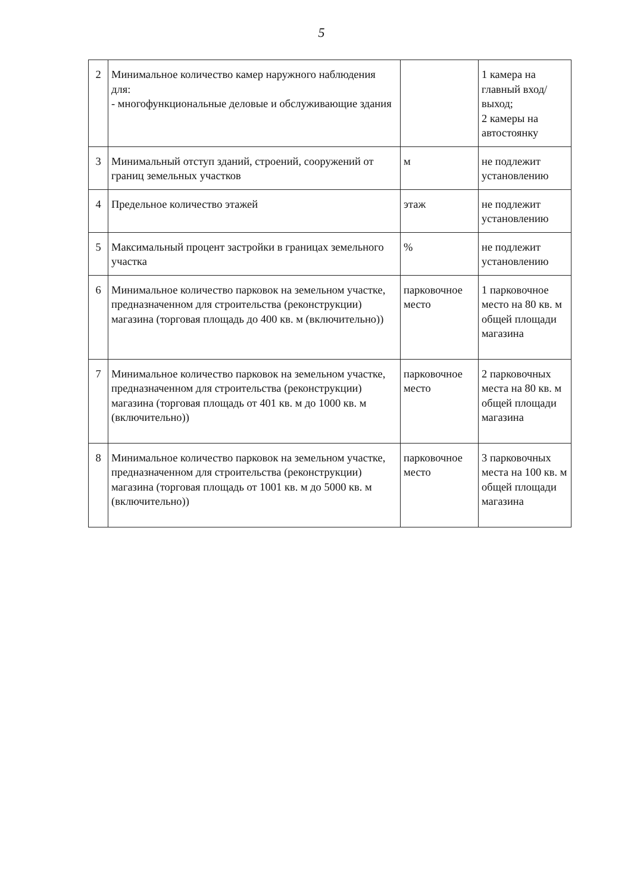5
| 2 | Минимальное количество камер наружного наблюдения для: - многофункциональные деловые и обслуживающие здания | | 1 камера на главный вход/выход; 2 камеры на автостоянку |
| 3 | Минимальный отступ зданий, строений, сооружений от границ земельных участков | м | не подлежит установлению |
| 4 | Предельное количество этажей | этаж | не подлежит установлению |
| 5 | Максимальный процент застройки в границах земельного участка | % | не подлежит установлению |
| 6 | Минимальное количество парковок на земельном участке, предназначенном для строительства (реконструкции) магазина (торговая площадь до 400 кв. м (включительно)) | парковочное место | 1 парковочное место на 80 кв. м общей площади магазина |
| 7 | Минимальное количество парковок на земельном участке, предназначенном для строительства (реконструкции) магазина (торговая площадь от 401 кв. м до 1000 кв. м (включительно)) | парковочное место | 2 парковочных места на 80 кв. м общей площади магазина |
| 8 | Минимальное количество парковок на земельном участке, предназначенном для строительства (реконструкции) магазина (торговая площадь от 1001 кв. м до 5000 кв. м (включительно)) | парковочное место | 3 парковочных места на 100 кв. м общей площади магазина |